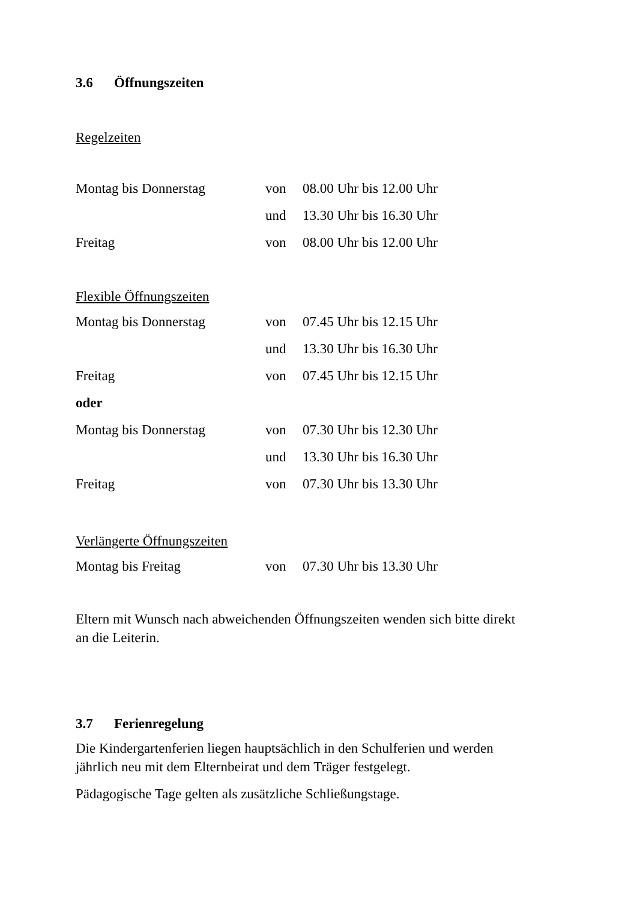3.6 Öffnungszeiten
Regelzeiten
| Montag bis Donnerstag | von | 08.00 Uhr bis 12.00 Uhr |
| | und | 13.30 Uhr bis 16.30 Uhr |
| Freitag | von | 08.00 Uhr bis 12.00 Uhr |
Flexible Öffnungszeiten
| Montag bis Donnerstag | von | 07.45 Uhr bis 12.15 Uhr |
| | und | 13.30 Uhr bis 16.30 Uhr |
| Freitag | von | 07.45 Uhr bis 12.15 Uhr |
| oder | | |
| Montag bis Donnerstag | von | 07.30 Uhr bis 12.30 Uhr |
| | und | 13.30 Uhr bis 16.30 Uhr |
| Freitag | von | 07.30 Uhr bis 13.30 Uhr |
Verlängerte Öffnungszeiten
| Montag bis Freitag | von | 07.30 Uhr bis 13.30 Uhr |
Eltern mit Wunsch nach abweichenden Öffnungszeiten wenden sich bitte direkt
an die Leiterin.
3.7 Ferienregelung
Die Kindergartenferien liegen hauptsächlich in den Schulferien und werden
jährlich neu mit dem Elternbeirat und dem Träger festgelegt.
Pädagogische Tage gelten als zusätzliche Schließungstage.